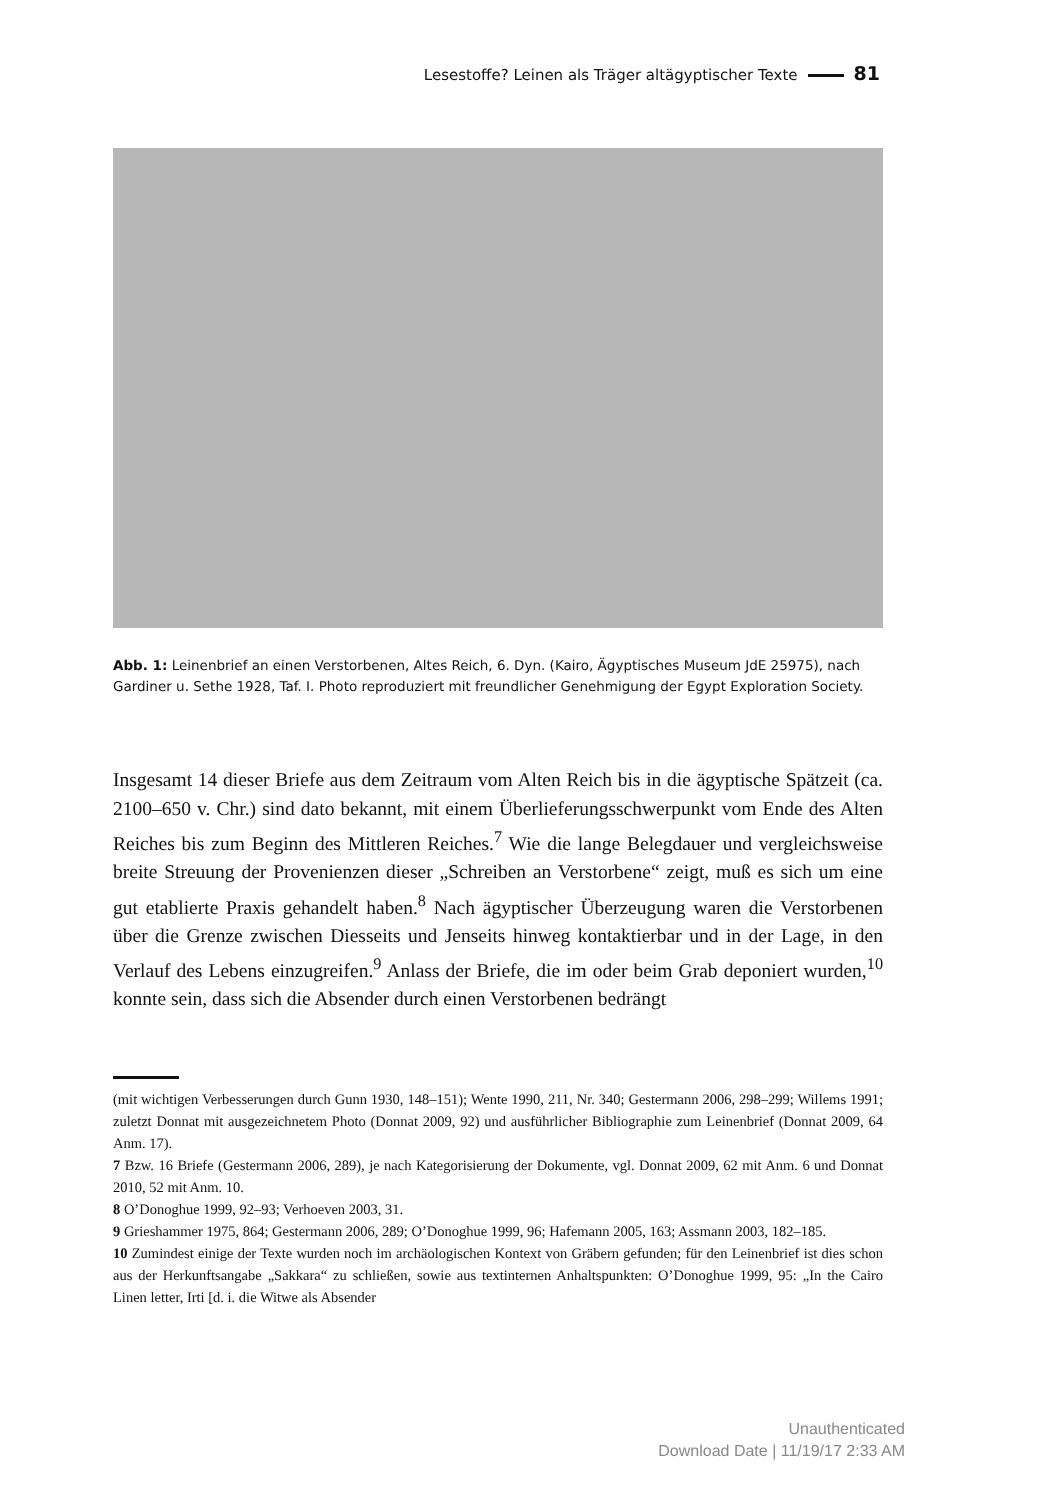Lesestoffe? Leinen als Träger altägyptischer Texte 81
Abb. 1: Leinenbrief an einen Verstorbenen, Altes Reich, 6. Dyn. (Kairo, Ägyptisches Museum JdE 25975), nach Gardiner u. Sethe 1928, Taf. I. Photo reproduziert mit freundlicher Genehmigung der Egypt Exploration Society.
Insgesamt 14 dieser Briefe aus dem Zeitraum vom Alten Reich bis in die ägyptische Spätzeit (ca. 2100–650 v. Chr.) sind dato bekannt, mit einem Überlieferungsschwerpunkt vom Ende des Alten Reiches bis zum Beginn des Mittleren Reiches.<sup>7</sup> Wie die lange Belegdauer und vergleichsweise breite Streuung der Provenienzen dieser „Schreiben an Verstorbene“ zeigt, muß es sich um eine gut etablierte Praxis gehandelt haben.<sup>8</sup> Nach ägyptischer Überzeugung waren die Verstorbenen über die Grenze zwischen Diesseits und Jenseits hinweg kontaktierbar und in der Lage, in den Verlauf des Lebens einzugreifen.<sup>9</sup> Anlass der Briefe, die im oder beim Grab deponiert wurden,<sup>10</sup> konnte sein, dass sich die Absender durch einen Verstorbenen bedrängt
(mit wichtigen Verbesserungen durch Gunn 1930, 148–151); Wente 1990, 211, Nr. 340; Gestermann 2006, 298–299; Willems 1991; zuletzt Donnat mit ausgezeichnetem Photo (Donnat 2009, 92) und ausführlicher Bibliographie zum Leinenbrief (Donnat 2009, 64 Anm. 17).
7 Bzw. 16 Briefe (Gestermann 2006, 289), je nach Kategorisierung der Dokumente, vgl. Donnat 2009, 62 mit Anm. 6 und Donnat 2010, 52 mit Anm. 10.
8 O’Donoghue 1999, 92–93; Verhoeven 2003, 31.
9 Grieshammer 1975, 864; Gestermann 2006, 289; O’Donoghue 1999, 96; Hafemann 2005, 163; Assmann 2003, 182–185.
10 Zumindest einige der Texte wurden noch im archäologischen Kontext von Gräbern gefunden; für den Leinenbrief ist dies schon aus der Herkunftsangabe „Sakkara“ zu schließen, sowie aus textinternen Anhaltspunkten: O’Donoghue 1999, 95: „In the Cairo Linen letter, Irti [d. i. die Witwe als Absender
Unauthenticated
Download Date | 11/19/17 2:33 AM